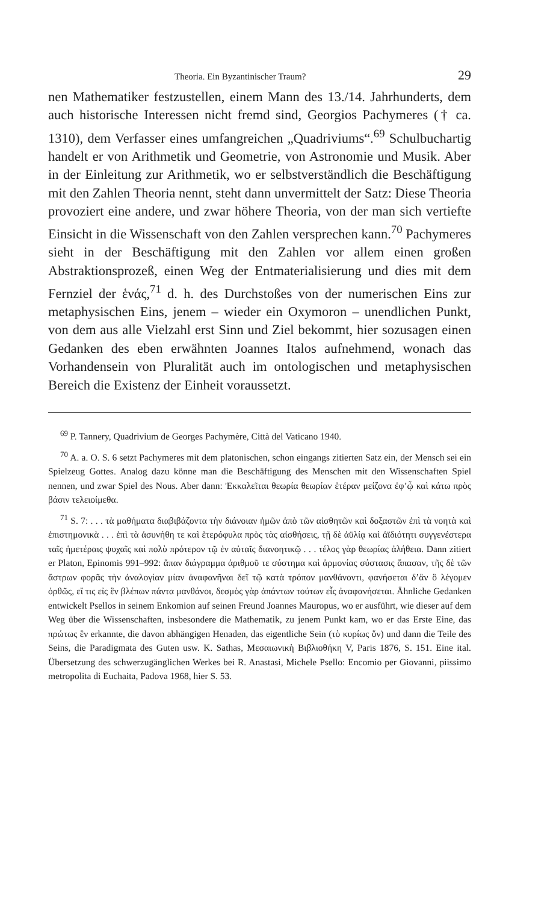Theoria. Ein Byzantinischer Traum? 29
nen Mathematiker festzustellen, einem Mann des 13./14. Jahrhunderts, dem auch historische Interessen nicht fremd sind, Georgios Pachymeres († ca. 1310), dem Verfasser eines umfangreichen „Quadriviums“.<sup>69</sup> Schulbuchartig handelt er von Arithmetik und Geometrie, von Astronomie und Musik. Aber in der Einleitung zur Arithmetik, wo er selbstverständlich die Beschäftigung mit den Zahlen Theoria nennt, steht dann unvermittelt der Satz: Diese Theoria provoziert eine andere, und zwar höhere Theoria, von der man sich vertiefte Einsicht in die Wissenschaft von den Zahlen versprechen kann.<sup>70</sup> Pachymeres sieht in der Beschäftigung mit den Zahlen vor allem einen großen Abstraktionsprozeß, einen Weg der Entmaterialisierung und dies mit dem Fernziel der ἑνάς,<sup>71</sup> d. h. des Durchstoßes von der numerischen Eins zur metaphysischen Eins, jenem – wieder ein Oxymoron – unendlichen Punkt, von dem aus alle Vielzahl erst Sinn und Ziel bekommt, hier sozusagen einen Gedanken des eben erwähnten Joannes Italos aufnehmend, wonach das Vorhandensein von Pluralität auch im ontologischen und metaphysischen Bereich die Existenz der Einheit voraussetzt.
<sup>69</sup> P. Tannery, Quadrivium de Georges Pachymère, Città del Vaticano 1940.
<sup>70</sup> A. a. O. S. 6 setzt Pachymeres mit dem platonischen, schon eingangs zitierten Satz ein, der Mensch sei ein Spielzeug Gottes. Analog dazu könne man die Beschäftigung des Menschen mit den Wissenschaften Spiel nennen, und zwar Spiel des Nous. Aber dann: Ἐκκαλεῖται θεωρία θεωρίαν ἑτέραν μείζονα ἐφ’ᾧ καὶ κάτω πρὸς βάσιν τελειοίμεθα.
<sup>71</sup> S. 7: . . . τὰ μαθήματα διαβιβάζοντα τὴν διάνοιαν ἡμῶν ἀπὸ τῶν αἰσθητῶν καὶ δοξαστῶν ἐπὶ τὰ νοητὰ καὶ ἐπιστημονικὰ . . . ἐπὶ τὰ ἀσυνήθη τε καὶ ἑτερόφυλα πρὸς τὰς αἰσθήσεις, τῇ δὲ ἀϋλίᾳ καὶ ἀϊδιότητι συγγενέστερα ταῖς ἡμετέραις ψυχαῖς καὶ πολὺ πρότερον τῷ ἐν αὐταῖς διανοητικῷ . . . τέλος γὰρ θεωρίας ἀλήθεια. Dann zitiert er Platon, Epinomis 991–992: ἅπαν διάγραμμα ἀριθμοῦ τε σύστημα καὶ ἁρμονίας σύστασις ἅπασαν, τῆς δὲ τῶν ἄστρων φορᾶς τὴν ἀναλογίαν μίαν ἀναφανῆναι δεῖ τῷ κατὰ τρόπον μανθάνοντι, φανήσεται δ’ἂν ὃ λέγομεν ὀρθῶς, εἴ τις εἰς ἓν βλέπων πάντα μανθάνοι, δεσμὸς γὰρ ἁπάντων τούτων εἷς ἀναφανήσεται. Ähnliche Gedanken entwickelt Psellos in seinem Enkomion auf seinen Freund Joannes Mauropus, wo er ausführt, wie dieser auf dem Weg über die Wissenschaften, insbesondere die Mathematik, zu jenem Punkt kam, wo er das Erste Eine, das πρώτως ἓν erkannte, die davon abhängigen Henaden, das eigentliche Sein (τὸ κυρίως ὄν) und dann die Teile des Seins, die Paradigmata des Guten usw. K. Sathas, Μεσαιωνικὴ Βιβλιοθήκη V, Paris 1876, S. 151. Eine ital. Übersetzung des schwerzugänglichen Werkes bei R. Anastasi, Michele Psello: Encomio per Giovanni, piissimo metropolita di Euchaita, Padova 1968, hier S. 53.